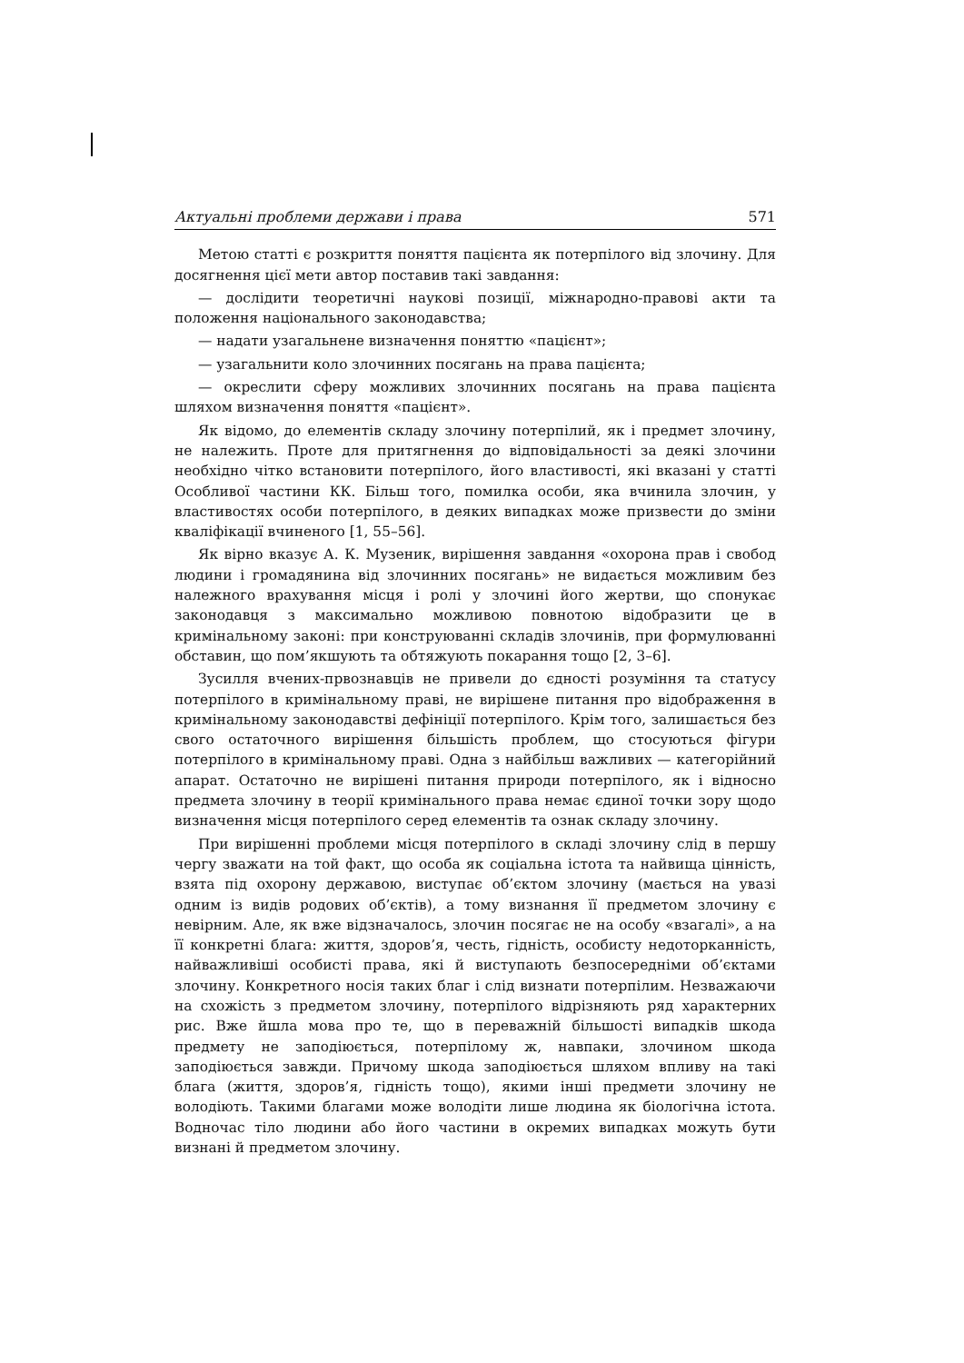Актуальні проблеми держави і права 571
Метою статті є розкриття поняття пацієнта як потерпілого від злочину. Для досягнення цієї мети автор поставив такі завдання:
— дослідити теоретичні наукові позиції, міжнародно-правові акти та положення національного законодавства;
— надати узагальнене визначення поняттю «пацієнт»;
— узагальнити коло злочинних посягань на права пацієнта;
— окреслити сферу можливих злочинних посягань на права пацієнта шляхом визначення поняття «пацієнт».
Як відомо, до елементів складу злочину потерпілий, як і предмет злочину, не належить. Проте для притягнення до відповідальності за деякі злочини необхідно чітко встановити потерпілого, його властивості, які вказані у статті Особливої частини КК. Більш того, помилка особи, яка вчинила злочин, у властивостях особи потерпілого, в деяких випадках може призвести до зміни кваліфікації вчиненого [1, 55–56].
Як вірно вказує А. К. Музеник, вирішення завдання «охорона прав і свобод людини і громадянина від злочинних посягань» не видається можливим без належного врахування місця і ролі у злочині його жертви, що спонукає законодавця з максимально можливою повнотою відобразити це в кримінальному законі: при конструюванні складів злочинів, при формулюванні обставин, що пом’якшують та обтяжують покарання тощо [2, 3–6].
Зусилля вчених-првознавців не привели до єдності розуміння та статусу потерпілого в кримінальному праві, не вирішене питання про відображення в кримінальному законодавстві дефініції потерпілого. Крім того, залишається без свого остаточного вирішення більшість проблем, що стосуються фігури потерпілого в кримінальному праві. Одна з найбільш важливих — категорійний апарат. Остаточно не вирішені питання природи потерпілого, як і відносно предмета злочину в теорії кримінального права немає єдиної точки зору щодо визначення місця потерпілого серед елементів та ознак складу злочину.
При вирішенні проблеми місця потерпілого в складі злочину слід в першу чергу зважати на той факт, що особа як соціальна істота та найвища цінність, взята під охорону державою, виступає об’єктом злочину (мається на увазі одним із видів родових об’єктів), а тому визнання її предметом злочину є невірним. Але, як вже відзначалось, злочин посягає не на особу «взагалі», а на її конкретні блага: життя, здоров’я, честь, гідність, особисту недоторканність, найважливіші особисті права, які й виступають безпосередніми об’єктами злочину. Конкретного носія таких благ і слід визнати потерпілим. Незважаючи на схожість з предметом злочину, потерпілого відрізняють ряд характерних рис. Вже йшла мова про те, що в переважній більшості випадків шкода предмету не заподіюється, потерпілому ж, навпаки, злочином шкода заподіюється завжди. Причому шкода заподіюється шляхом впливу на такі блага (життя, здоров’я, гідність тощо), якими інші предмети злочину не володіють. Такими благами може володіти лише людина як біологічна істота. Водночас тіло людини або його частини в окремих випадках можуть бути визнані й предметом злочину.